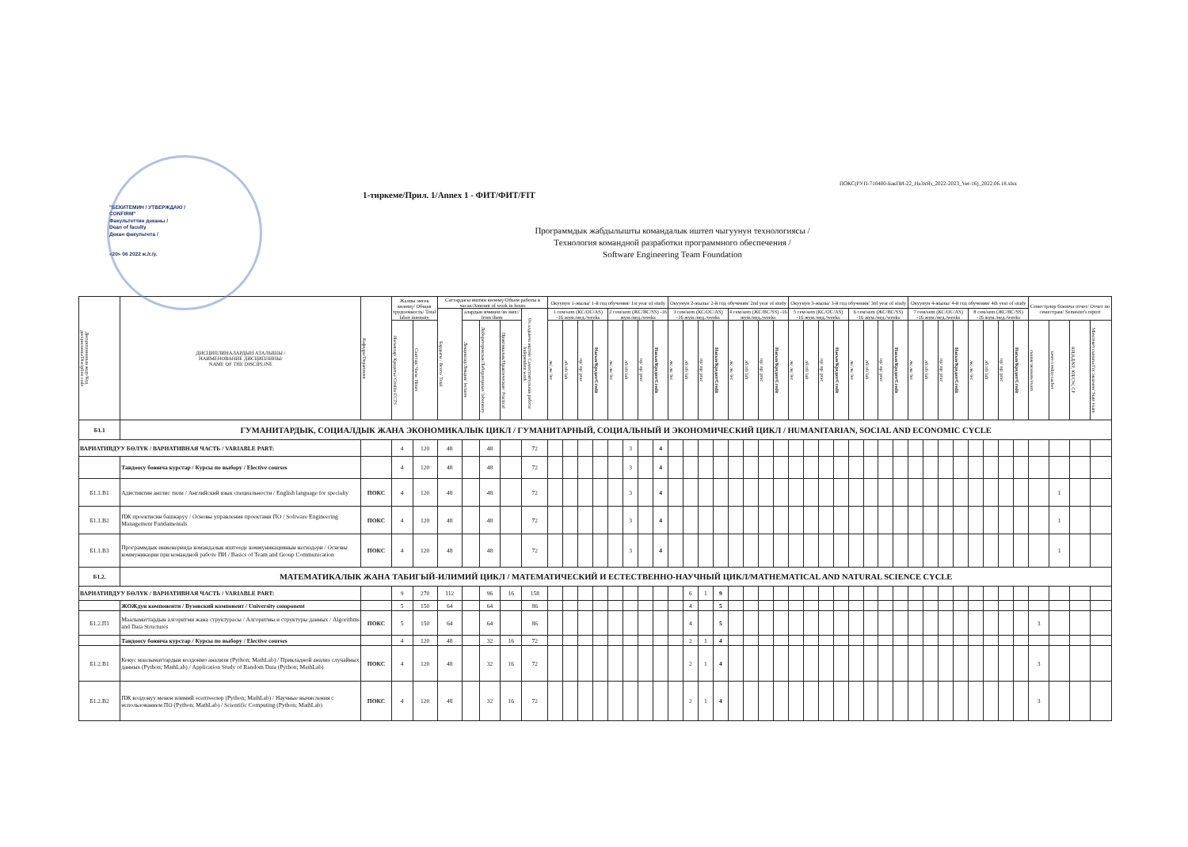ПОКС(РУП-710400-БакПИ-22_НаЗхЯз_2022-2023_Ver-16)_2022.06.18.xlsx
"БЕКИТЕМИН / УТВЕРЖДАЮ /
CONFIRM"
Факультеттин деканы /
Dean of faculty
Декан факультета /
«20» 06 2022 ж./г./y.
1-тиркеме/Прил. 1/Annex 1 - ФИТ/ФИТ/FIT
Программдык жабдылышты командалык иштеп чыгуунун технологиясы /
Технология командной разработки программного обеспечения /
Software Engineering Team Foundation
| Дисциплинанын коду/Код дисциплины/Discipline code | ДИСЦИПЛИНАЛАРДЫН АТАЛЫШЫ / НАИМЕНОВАНИЕ ДИСЦИПЛИНЫ/ NAME OF THE DISCIPLINE | Кафедра/Department | Жалпы эмгек көлөмү/ Общая трудоемкость/ Total labor intensity | | Саттардагы иштин көлөмү/Объем работы в часах/Amount of work in hours | | | | | Окуунун 1-жылы/ 1-й год обучения/ 1st year of study | | | | | | | | Окуунун 2-жылы/ 2-й год обучения/ 2nd year of study | | | | | | | | Окуунун 3-жылы/ 3-й год обучения/ 3rd year of study | | | | | | | | Окуунун 4-жылы/ 4-й год обучения/ 4th year of study | | | | | | | | Семестрлер боюнча отчет/ Отчет по семестрам/ Semester's report | | | |
| --- | --- | --- | --- | --- | --- | --- | --- | --- | --- | --- | --- | --- | --- | --- | --- | --- | --- | --- | --- | --- | --- | --- | --- | --- | --- | --- | --- | --- | --- | --- | --- | --- | --- | --- | --- | --- | --- | --- | --- | --- | --- | --- | --- | --- | --- |
| | | | | | Бардыгы / Всего/ Total | алардын ичинен:/из них:/ from them | | | Өз алдынча иштөө/ Самостоятельная работа/ Independent work | 1 сем/sem (КС/ОС/AS) -16 жум./нед./weeks | | | | 2 сем/sem (ЖС/ВС/SS) -16 жум./нед./weeks | | | | 3 сем/sem (КС/ОС/AS) -16 жум./нед./weeks | | | | 4 сем/sem (ЖС/ВС/SS) -16 жум./нед./weeks | | | | 5 сем/sem (КС/ОС/AS) -16 жум./нед./weeks | | | | 6 сем/sem (ЖС/ВС/SS) -16 жум./нед./weeks | | | | 7 сем/sem (КС/ОС/AS) -16 жум./нед./weeks | | | | 8 сем/sem (ЖС/ВС/SS) -16 жум./нед./weeks | | | | | | | |
| | | | Насыялар/ Кредиты/ Credits ECTS | Сааттар/ Часы/ Hours | | Лекциялар/Лекции/ lectures | Лабораториялык/Лабораторные/ laboratory | Практикалык/Практические/ Practical | | лк/ лк/ lec | лб/лб/ lab | пр/ пр/ prac | Насыя/Кредит/Credit | лк/ лк/ lec | лб/лб/ lab | пр/ пр/ prac | Насыя/Кредит/Credit | лк/ лк/ lec | лб/лб/ lab | пр/ пр/ prac | Насыя/Кредит/Credit | лк/ лк/ lec | лб/лб/ lab | пр/ пр/ prac | Насыя/Кредит/Credit | лк/ лк/ lec | лб/лб/ lab | пр/ пр/ prac | Насыя/Кредит/Credit | лк/ лк/ lec | лб/лб/ lab | пр/ пр/ prac | Насыя/Кредит/Credit | лк/ лк/ lec | лб/лб/ lab | пр/ пр/ prac | Насыя/Кредит/Credit | лк/ лк/ lec | лб/лб/ lab | пр/ пр/ prac | Насыя/Кредит/Credit | сынак/экзамен/exam | зачет/credits-zachet | КИ,КД/КР, КП/CW, CP | Мамлекет сынагы/Гос.экзамен/ State exam |
| Б1.1 | ГУМАНИТАРДЫК, СОЦИАЛДЫК ЖАНА ЭКОНОМИКАЛЫК ЦИКЛ / ГУМАНИТАРНЫЙ, СОЦИАЛЬНЫЙ И ЭКОНОМИЧЕСКИЙ ЦИКЛ / HUMANITARIAN, SOCIAL AND ECONOMIC CYCLE | | | | | | | | | | | | | | | | | | | | | | | | | | | | | | | | | | | | | | | | | | | | |
| ВАРИАТИВДУУ БӨЛҮК / ВАРИАТИВНАЯ ЧАСТЬ / VARIABLE PART: | | | 4 | 120 | 48 | | 48 | | 72 | | | | | | 3 | | 4 | | | | | | | | | | | | | | | | | | | | | | | | | | | | |
| | Тандоосу боюнча курстар / Курсы по выбору / Elective courses | | 4 | 120 | 48 | | 48 | | 72 | | | | | | 3 | | 4 | | | | | | | | | | | | | | | | | | | | | | | | | | | | |
| Б1.1.В1 | Адистиктин англис тили / Английский язык специальности / English language for specialty | ПОКС | 4 | 120 | 48 | | 48 | | 72 | | | | | | 3 | | 4 | | | | | | | | | | | | | | | | | | | | | | | | | | 1 | | |
| Б1.1.В2 | ПЖ проектисин башкаруу / Основы управления проектами ПО / Software Engineering Management Fundamentals | ПОКС | 4 | 120 | 48 | | 48 | | 72 | | | | | | 3 | | 4 | | | | | | | | | | | | | | | | | | | | | | | | | | 1 | | |
| Б1.1.В3 | Программдык инженерияда командалык иштөөде коммуникациянын негиздери / Основы коммуникации при командной работе ПИ / Basics of Team and Group Communication | ПОКС | 4 | 120 | 48 | | 48 | | 72 | | | | | | 3 | | 4 | | | | | | | | | | | | | | | | | | | | | | | | | | 1 | | |
| Б1.2. | МАТЕМАТИКАЛЫК ЖАНА ТАБИГЫЙ-ИЛИМИЙ ЦИКЛ / МАТЕМАТИЧЕСКИЙ И ЕСТЕСТВЕННО-НАУЧНЫЙ ЦИКЛ/MATHEMATICAL AND NATURAL SCIENCE CYCLE | | | | | | | | | | | | | | | | | | | | | | | | | | | | | | | | | | | | | | | | | | | | |
| ВАРИАТИВДУУ БӨЛҮК / ВАРИАТИВНАЯ ЧАСТЬ / VARIABLE PART: | | | 9 | 270 | 112 | | 96 | 16 | 158 | | | | | | | | | | 6 | 1 | 9 | | | | | | | | | | | | | | | | | | | | | | | | |
| | ЖОЖдун компоненти / Вузовский компонент / University component | | 5 | 150 | 64 | | 64 | | 86 | | | | | | | | | | 4 | | 5 | | | | | | | | | | | | | | | | | | | | | | | | |
| Б1.2.П1 | Маалыматтардын алгоритми жана структурасы / Алгоритмы и структуры данных / Algorithms and Data Structures | ПОКС | 5 | 150 | 64 | | 64 | | 86 | | | | | | | | | | 4 | | 5 | | | | | | | | | | | | | | | | | | | | | 3 | | | |
| | Тандоосу боюнча курстар / Курсы по выбору / Elective courses | | 4 | 120 | 48 | | 32 | 16 | 72 | | | | | | | | | | 2 | 1 | 4 | | | | | | | | | | | | | | | | | | | | | | | | |
| Б1.2.В1 | Кокус маалыматтардын колдонмо анализи (Python; MathLab) / Прикладной анализ случайных данных (Python; MathLab) / Application Study of Random Data (Python; MathLab) | ПОКС | 4 | 120 | 48 | | 32 | 16 | 72 | | | | | | | | | | 2 | 1 | 4 | | | | | | | | | | | | | | | | | | | | | 3 | | | |
| Б1.2.В2 | ПЖ колдонуу менен илимий эсептөөлөр (Python; MathLab) / Научные вычисления с использованием ПО (Python; MathLab) / Scientific Computing (Python; MathLab) | ПОКС | 4 | 120 | 48 | | 32 | 16 | 72 | | | | | | | | | | 2 | 1 | 4 | | | | | | | | | | | | | | | | | | | | | 3 | | | |